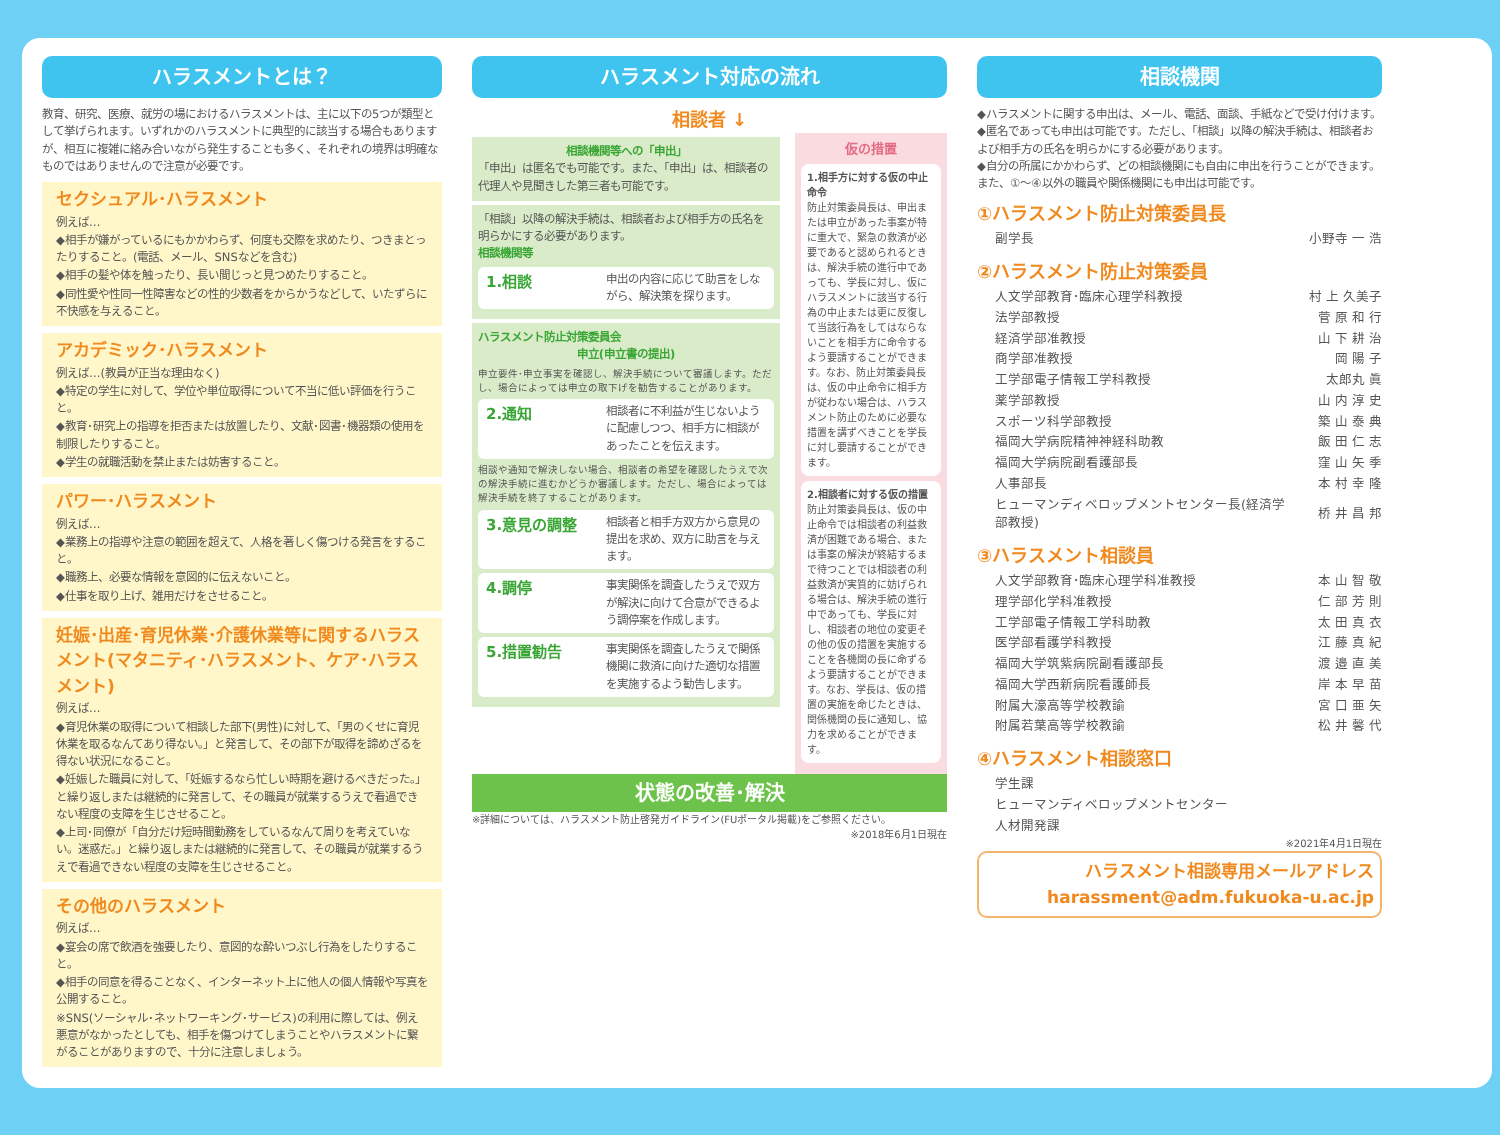ハラスメントとは？
教育、研究、医療、就労の場におけるハラスメントは、主に以下の5つが類型として挙げられます。いずれかのハラスメントに典型的に該当する場合もありますが、相互に複雑に絡み合いながら発生することも多く、それぞれの境界は明確なものではありませんので注意が必要です。
セクシュアル･ハラスメント
例えば…
◆相手が嫌がっているにもかかわらず、何度も交際を求めたり、つきまとったりすること。(電話、メール、SNSなどを含む)
◆相手の髪や体を触ったり、長い間じっと見つめたりすること。
◆同性愛や性同一性障害などの性的少数者をからかうなどして、いたずらに不快感を与えること。
アカデミック･ハラスメント
例えば…(教員が正当な理由なく)
◆特定の学生に対して、学位や単位取得について不当に低い評価を行うこと。
◆教育･研究上の指導を拒否または放置したり、文献･図書･機器類の使用を制限したりすること。
◆学生の就職活動を禁止または妨害すること。
パワー･ハラスメント
例えば…
◆業務上の指導や注意の範囲を超えて、人格を著しく傷つける発言をすること。
◆職務上、必要な情報を意図的に伝えないこと。
◆仕事を取り上げ、雑用だけをさせること。
妊娠･出産･育児休業･介護休業等に関するハラスメント(マタニティ･ハラスメント、ケア･ハラスメント)
例えば…
◆育児休業の取得について相談した部下(男性)に対して、「男のくせに育児休業を取るなんてあり得ない。」と発言して、その部下が取得を諦めざるを得ない状況になること。
◆妊娠した職員に対して、「妊娠するなら忙しい時期を避けるべきだった。」と繰り返しまたは継続的に発言して、その職員が就業するうえで看過できない程度の支障を生じさせること。
◆上司･同僚が「自分だけ短時間勤務をしているなんて周りを考えていない。迷惑だ。」と繰り返しまたは継続的に発言して、その職員が就業するうえで看過できない程度の支障を生じさせること。
その他のハラスメント
例えば…
◆宴会の席で飲酒を強要したり、意図的な酔いつぶし行為をしたりすること。
◆相手の同意を得ることなく、インターネット上に他人の個人情報や写真を公開すること。
※SNS(ソーシャル･ネットワーキング･サービス)の利用に際しては、例え悪意がなかったとしても、相手を傷つけてしまうことやハラスメントに繋がることがありますので、十分に注意しましょう。
ハラスメント対応の流れ
相談者 ↓
相談機関等への「申出」
「申出」は匿名でも可能です。また、「申出」は、相談者の代理人や見聞きした第三者も可能です。
「相談」以降の解決手続は、相談者および相手方の氏名を明らかにする必要があります。
相談機関等
1.相談 申出の内容に応じて助言をしながら、解決策を探ります。
ハラスメント防止対策委員会
申立(申立書の提出)
申立要件･申立事実を確認し、解決手続について審議します。ただし、場合によっては申立の取下げを勧告することがあります。
2.通知 相談者に不利益が生じないように配慮しつつ、相手方に相談があったことを伝えます。
相談や通知で解決しない場合、相談者の希望を確認したうえで次の解決手続に進むかどうか審議します。ただし、場合によっては解決手続を終了することがあります。
3.意見の調整 相談者と相手方双方から意見の提出を求め、双方に助言を与えます。
4.調停 事実関係を調査したうえで双方が解決に向けて合意ができるよう調停案を作成します。
5.措置勧告 事実関係を調査したうえで関係機関に救済に向けた適切な措置を実施するよう勧告します。
仮の措置
1.相手方に対する仮の中止命令
防止対策委員長は、申出または申立があった事案が特に重大で、緊急の救済が必要であると認められるときは、解決手続の進行中であっても、学長に対し、仮にハラスメントに該当する行為の中止または更に反復して当該行為をしてはならないことを相手方に命令するよう要請することができます。なお、防止対策委員長は、仮の中止命令に相手方が従わない場合は、ハラスメント防止のために必要な措置を講ずべきことを学長に対し要請することができます。
2.相談者に対する仮の措置
防止対策委員長は、仮の中止命令では相談者の利益救済が困難である場合、または事案の解決が終結するまで待つことでは相談者の利益救済が実質的に妨げられる場合は、解決手続の進行中であっても、学長に対し、相談者の地位の変更その他の仮の措置を実施することを各機関の長に命ずるよう要請することができます。なお、学長は、仮の措置の実施を命じたときは、関係機関の長に通知し、協力を求めることができます。
状態の改善･解決
※詳細については、ハラスメント防止啓発ガイドライン(FUポータル掲載)をご参照ください。
※2018年6月1日現在
相談機関
◆ハラスメントに関する申出は、メール、電話、面談、手紙などで受け付けます。
◆匿名であっても申出は可能です。ただし、「相談」以降の解決手続は、相談者および相手方の氏名を明らかにする必要があります。
◆自分の所属にかかわらず、どの相談機関にも自由に申出を行うことができます。また、①～④以外の職員や関係機関にも申出は可能です。
①ハラスメント防止対策委員長
| 副学長 | 小野寺 一 浩 |
②ハラスメント防止対策委員
| 人文学部教育･臨床心理学科教授 | 村 上 久美子 |
| 法学部教授 | 菅 原 和 行 |
| 経済学部准教授 | 山 下 耕 治 |
| 商学部准教授 | 岡 陽 子 |
| 工学部電子情報工学科教授 | 太郎丸 眞 |
| 薬学部教授 | 山 内 淳 史 |
| スポーツ科学部教授 | 築 山 泰 典 |
| 福岡大学病院精神神経科助教 | 飯 田 仁 志 |
| 福岡大学病院副看護部長 | 窪 山 矢 季 |
| 人事部長 | 本 村 幸 隆 |
| ヒューマンディベロップメントセンター長(経済学部教授) | 桥 井 昌 邦 |
③ハラスメント相談員
| 人文学部教育･臨床心理学科准教授 | 本 山 智 敬 |
| 理学部化学科准教授 | 仁 部 芳 則 |
| 工学部電子情報工学科助教 | 太 田 真 衣 |
| 医学部看護学科教授 | 江 藤 真 紀 |
| 福岡大学筑紫病院副看護部長 | 渡 邉 直 美 |
| 福岡大学西新病院看護師長 | 岸 本 早 苗 |
| 附属大濠高等学校教諭 | 宮 口 亜 矢 |
| 附属若葉高等学校教諭 | 松 井 馨 代 |
④ハラスメント相談窓口
| 学生課 |
| ヒューマンディベロップメントセンター |
| 人材開発課 |
※2021年4月1日現在
ハラスメント相談専用メールアドレス
harassment@adm.fukuoka-u.ac.jp